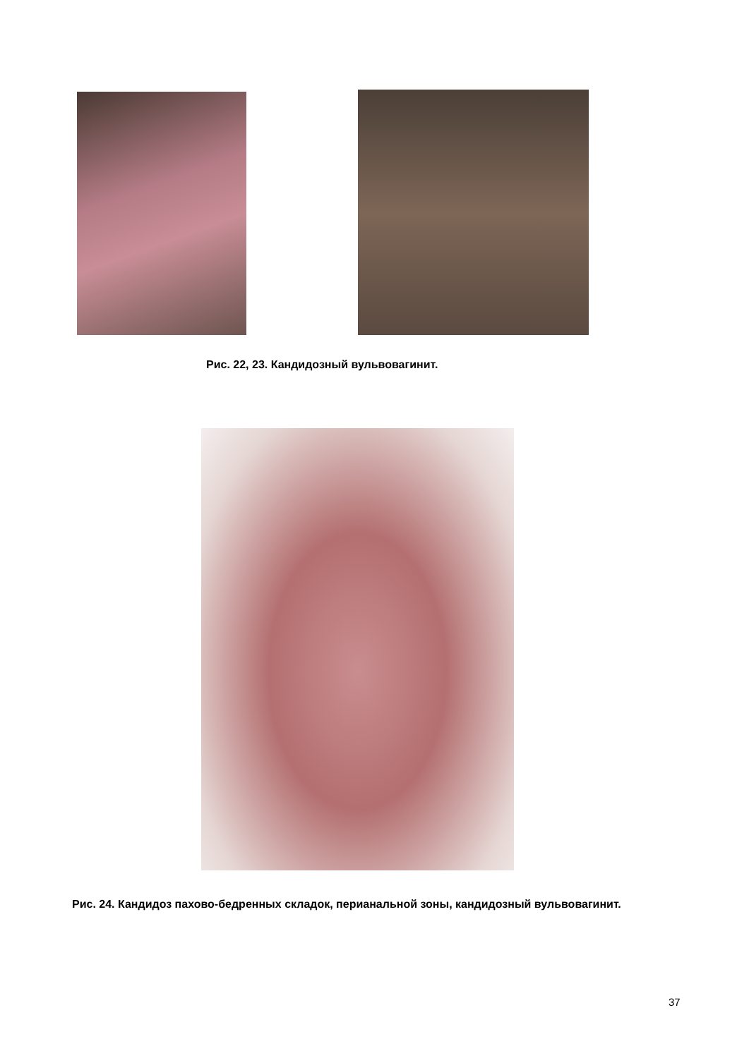Рис. 22, 23. Кандидозный вульвовагинит.
Рис. 24. Кандидоз пахово-бедренных складок, перианальной зоны, кандидозный вульвовагинит.
37